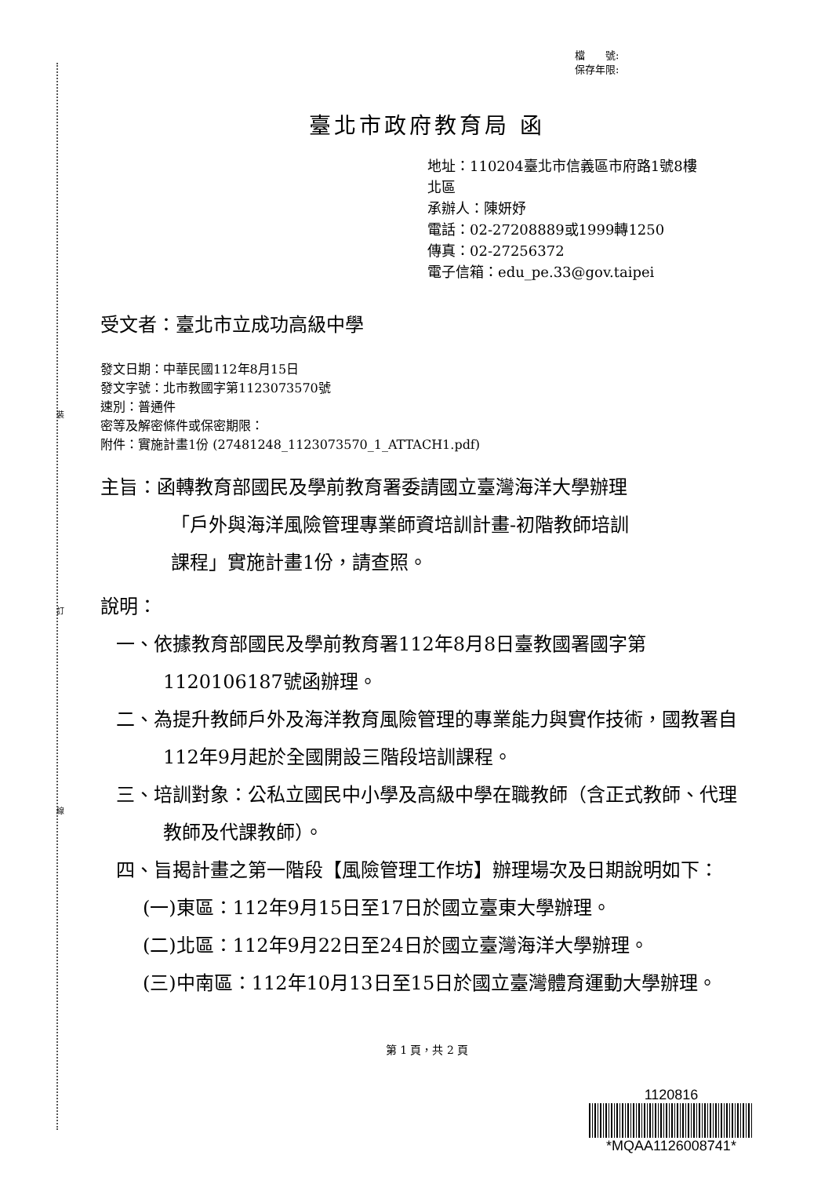裝
訂
線
檔　　號:
保存年限:
臺北市政府教育局 函
地址：110204臺北市信義區市府路1號8樓
北區
承辦人：陳妍妤
電話：02-27208889或1999轉1250
傳真：02-27256372
電子信箱：edu_pe.33@gov.taipei
受文者：臺北市立成功高級中學
發文日期：中華民國112年8月15日
發文字號：北市教國字第1123073570號
速別：普通件
密等及解密條件或保密期限：
附件：實施計畫1份 (27481248_1123073570_1_ATTACH1.pdf)
主旨：函轉教育部國民及學前教育署委請國立臺灣海洋大學辦理
「戶外與海洋風險管理專業師資培訓計畫-初階教師培訓
課程」實施計畫1份，請查照。
說明：
一、依據教育部國民及學前教育署112年8月8日臺教國署國字第1120106187號函辦理。
二、為提升教師戶外及海洋教育風險管理的專業能力與實作技術，國教署自112年9月起於全國開設三階段培訓課程。
三、培訓對象：公私立國民中小學及高級中學在職教師（含正式教師、代理教師及代課教師）。
四、旨揭計畫之第一階段【風險管理工作坊】辦理場次及日期說明如下：
(一)東區：112年9月15日至17日於國立臺東大學辦理。
(二)北區：112年9月22日至24日於國立臺灣海洋大學辦理。
(三)中南區：112年10月13日至15日於國立臺灣體育運動大學辦理。
第 1 頁，共 2 頁
1120816
*MQAA1126008741*